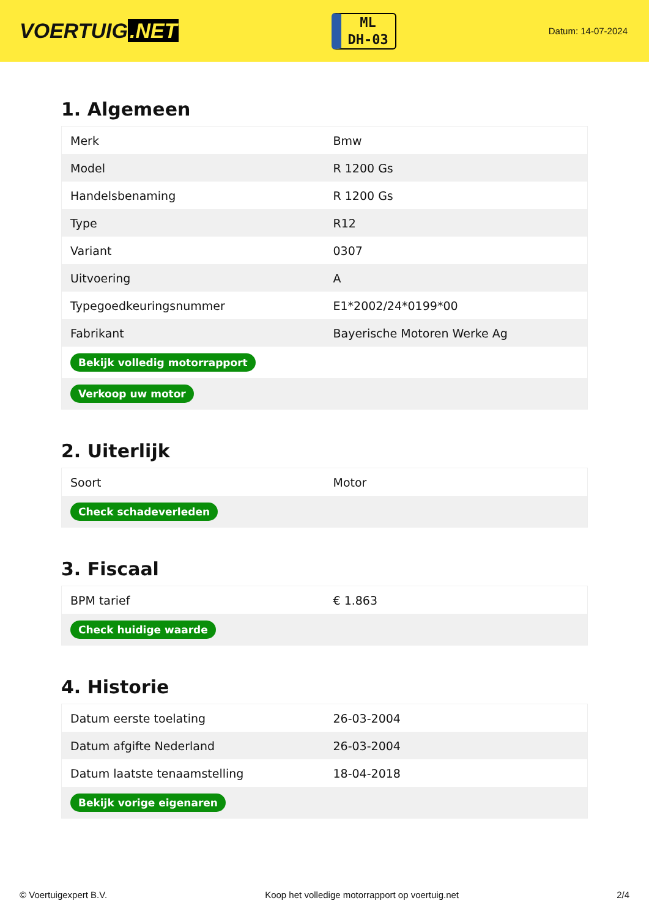VOERTUIG.NET
ML
DH-03
Datum: 14-07-2024
1. Algemeen
| Merk | Bmw |
| Model | R 1200 Gs |
| Handelsbenaming | R 1200 Gs |
| Type | R12 |
| Variant | 0307 |
| Uitvoering | A |
| Typegoedkeuringsnummer | E1*2002/24*0199*00 |
| Fabrikant | Bayerische Motoren Werke Ag |
| Bekijk volledig motorrapport | |
| Verkoop uw motor | |
2. Uiterlijk
| Soort | Motor |
| Check schadeverleden | |
3. Fiscaal
| BPM tarief | € 1.863 |
| Check huidige waarde | |
4. Historie
| Datum eerste toelating | 26-03-2004 |
| Datum afgifte Nederland | 26-03-2004 |
| Datum laatste tenaamstelling | 18-04-2018 |
| Bekijk vorige eigenaren | |
© Voertuigexpert B.V. Koop het volledige motorrapport op voertuig.net 2/4